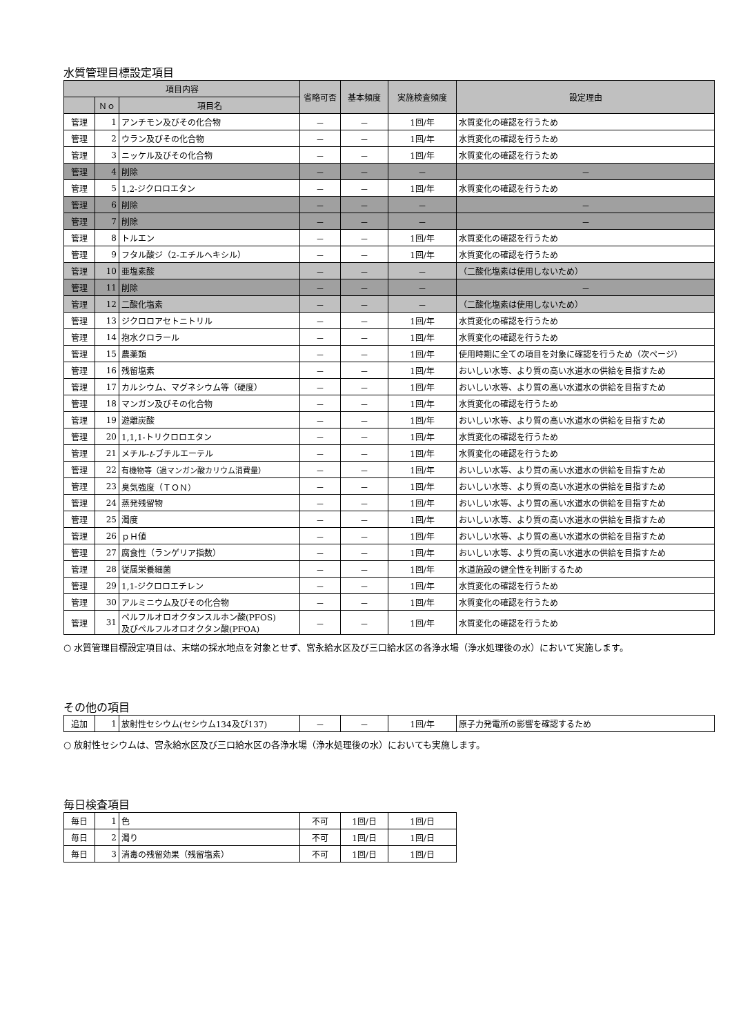水質管理目標設定項目
| 項目内容 | | | 省略可否 | 基本頻度 | 実施検査頻度 | 設定理由 |
| --- | --- | --- | --- | --- | --- | --- |
| | Ｎｏ | 項目名 | | | | |
| 管理 | 1 | アンチモン及びその化合物 | － | － | 1回/年 | 水質変化の確認を行うため |
| 管理 | 2 | ウラン及びその化合物 | － | － | 1回/年 | 水質変化の確認を行うため |
| 管理 | 3 | ニッケル及びその化合物 | － | － | 1回/年 | 水質変化の確認を行うため |
| 管理 | 4 | 削除 | － | － | － | － |
| 管理 | 5 | 1,2-ジクロロエタン | － | － | 1回/年 | 水質変化の確認を行うため |
| 管理 | 6 | 削除 | － | － | － | － |
| 管理 | 7 | 削除 | － | － | － | － |
| 管理 | 8 | トルエン | － | － | 1回/年 | 水質変化の確認を行うため |
| 管理 | 9 | フタル酸ジ（2-エチルヘキシル） | － | － | 1回/年 | 水質変化の確認を行うため |
| 管理 | 10 | 亜塩素酸 | － | － | － | （二酸化塩素は使用しないため） |
| 管理 | 11 | 削除 | － | － | － | － |
| 管理 | 12 | 二酸化塩素 | － | － | － | （二酸化塩素は使用しないため） |
| 管理 | 13 | ジクロロアセトニトリル | － | － | 1回/年 | 水質変化の確認を行うため |
| 管理 | 14 | 抱水クロラール | － | － | 1回/年 | 水質変化の確認を行うため |
| 管理 | 15 | 農薬類 | － | － | 1回/年 | 使用時期に全ての項目を対象に確認を行うため（次ページ） |
| 管理 | 16 | 残留塩素 | － | － | 1回/年 | おいしい水等、より質の高い水道水の供給を目指すため |
| 管理 | 17 | カルシウム、マグネシウム等（硬度） | － | － | 1回/年 | おいしい水等、より質の高い水道水の供給を目指すため |
| 管理 | 18 | マンガン及びその化合物 | － | － | 1回/年 | 水質変化の確認を行うため |
| 管理 | 19 | 遊離炭酸 | － | － | 1回/年 | おいしい水等、より質の高い水道水の供給を目指すため |
| 管理 | 20 | 1,1,1-トリクロロエタン | － | － | 1回/年 | 水質変化の確認を行うため |
| 管理 | 21 | メチル- t -ブチルエーテル | － | － | 1回/年 | 水質変化の確認を行うため |
| 管理 | 22 | 有機物等（過マンガン酸カリウム消費量） | － | － | 1回/年 | おいしい水等、より質の高い水道水の供給を目指すため |
| 管理 | 23 | 臭気強度（ＴＯＮ） | － | － | 1回/年 | おいしい水等、より質の高い水道水の供給を目指すため |
| 管理 | 24 | 蒸発残留物 | － | － | 1回/年 | おいしい水等、より質の高い水道水の供給を目指すため |
| 管理 | 25 | 濁度 | － | － | 1回/年 | おいしい水等、より質の高い水道水の供給を目指すため |
| 管理 | 26 | ｐＨ値 | － | － | 1回/年 | おいしい水等、より質の高い水道水の供給を目指すため |
| 管理 | 27 | 腐食性（ランゲリア指数） | － | － | 1回/年 | おいしい水等、より質の高い水道水の供給を目指すため |
| 管理 | 28 | 従属栄養細菌 | － | － | 1回/年 | 水道施設の健全性を判断するため |
| 管理 | 29 | 1,1-ジクロロエチレン | － | － | 1回/年 | 水質変化の確認を行うため |
| 管理 | 30 | アルミニウム及びその化合物 | － | － | 1回/年 | 水質変化の確認を行うため |
| 管理 | 31 | ペルフルオロオクタンスルホン酸(PFOS) 及びペルフルオロオクタン酸(PFOA) | － | － | 1回/年 | 水質変化の確認を行うため |
○ 水質管理目標設定項目は、末端の採水地点を対象とせず、宮永給水区及び三口給水区の各浄水場（浄水処理後の水）において実施します。
その他の項目
| 追加 | 1 | 放射性セシウム(セシウム134及び137) | － | － | 1回/年 | 原子力発電所の影響を確認するため |
○ 放射性セシウムは、宮永給水区及び三口給水区の各浄水場（浄水処理後の水）においても実施します。
毎日検査項目
| 毎日 | 1 | 色 | 不可 | 1回/日 | 1回/日 |
| 毎日 | 2 | 濁り | 不可 | 1回/日 | 1回/日 |
| 毎日 | 3 | 消毒の残留効果（残留塩素） | 不可 | 1回/日 | 1回/日 |